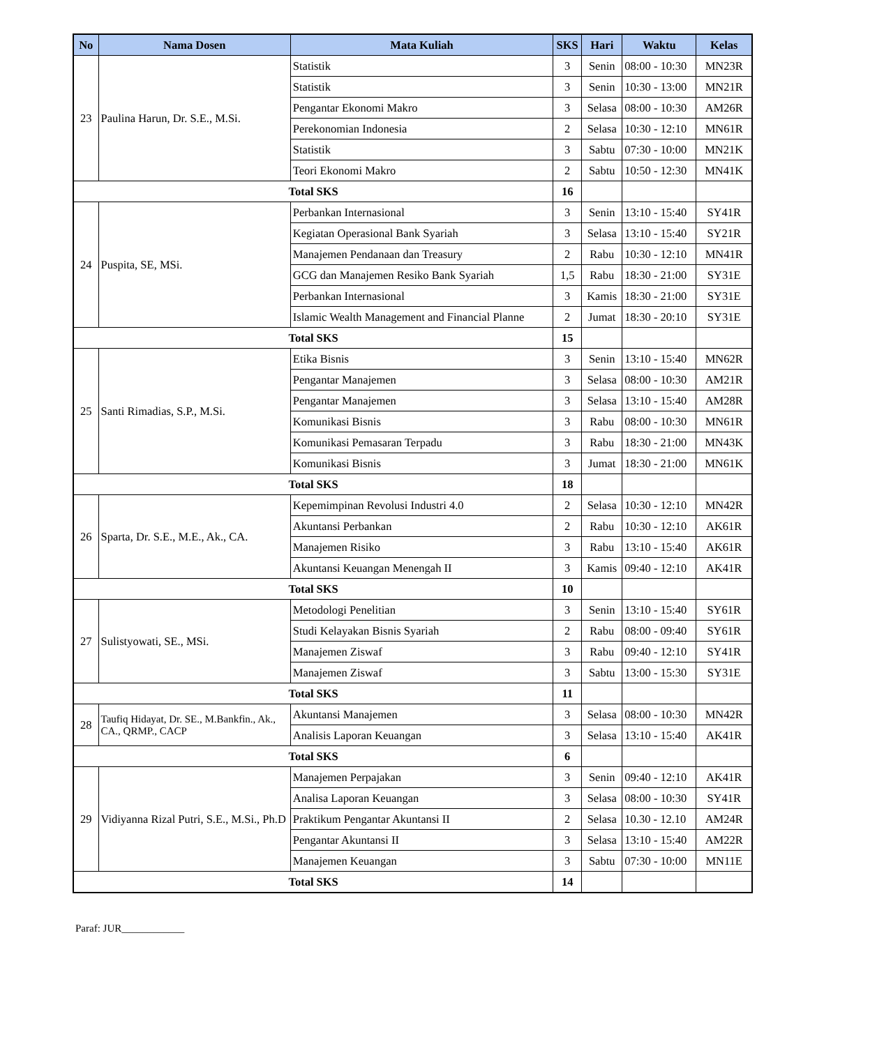| No | Nama Dosen | Mata Kuliah | SKS | Hari | Waktu | Kelas |
| --- | --- | --- | --- | --- | --- | --- |
| 23 | Paulina Harun, Dr. S.E., M.Si. | Statistik | 3 | Senin | 08:00 - 10:30 | MN23R |
| | | Statistik | 3 | Senin | 10:30 - 13:00 | MN21R |
| | | Pengantar Ekonomi Makro | 3 | Selasa | 08:00 - 10:30 | AM26R |
| | | Perekonomian Indonesia | 2 | Selasa | 10:30 - 12:10 | MN61R |
| | | Statistik | 3 | Sabtu | 07:30 - 10:00 | MN21K |
| | | Teori Ekonomi Makro | 2 | Sabtu | 10:50 - 12:30 | MN41K |
| Total SKS | | | 16 | | | |
| 24 | Puspita, SE, MSi. | Perbankan Internasional | 3 | Senin | 13:10 - 15:40 | SY41R |
| | | Kegiatan Operasional Bank Syariah | 3 | Selasa | 13:10 - 15:40 | SY21R |
| | | Manajemen Pendanaan dan Treasury | 2 | Rabu | 10:30 - 12:10 | MN41R |
| | | GCG dan Manajemen Resiko Bank Syariah | 1,5 | Rabu | 18:30 - 21:00 | SY31E |
| | | Perbankan Internasional | 3 | Kamis | 18:30 - 21:00 | SY31E |
| | | Islamic Wealth Management and Financial Planne | 2 | Jumat | 18:30 - 20:10 | SY31E |
| Total SKS | | | 15 | | | |
| 25 | Santi Rimadias, S.P., M.Si. | Etika Bisnis | 3 | Senin | 13:10 - 15:40 | MN62R |
| | | Pengantar Manajemen | 3 | Selasa | 08:00 - 10:30 | AM21R |
| | | Pengantar Manajemen | 3 | Selasa | 13:10 - 15:40 | AM28R |
| | | Komunikasi Bisnis | 3 | Rabu | 08:00 - 10:30 | MN61R |
| | | Komunikasi Pemasaran Terpadu | 3 | Rabu | 18:30 - 21:00 | MN43K |
| | | Komunikasi Bisnis | 3 | Jumat | 18:30 - 21:00 | MN61K |
| Total SKS | | | 18 | | | |
| 26 | Sparta, Dr. S.E., M.E., Ak., CA. | Kepemimpinan Revolusi Industri 4.0 | 2 | Selasa | 10:30 - 12:10 | MN42R |
| | | Akuntansi Perbankan | 2 | Rabu | 10:30 - 12:10 | AK61R |
| | | Manajemen Risiko | 3 | Rabu | 13:10 - 15:40 | AK61R |
| | | Akuntansi Keuangan Menengah II | 3 | Kamis | 09:40 - 12:10 | AK41R |
| Total SKS | | | 10 | | | |
| 27 | Sulistyowati, SE., MSi. | Metodologi Penelitian | 3 | Senin | 13:10 - 15:40 | SY61R |
| | | Studi Kelayakan Bisnis Syariah | 2 | Rabu | 08:00 - 09:40 | SY61R |
| | | Manajemen Ziswaf | 3 | Rabu | 09:40 - 12:10 | SY41R |
| | | Manajemen Ziswaf | 3 | Sabtu | 13:00 - 15:30 | SY31E |
| Total SKS | | | 11 | | | |
| 28 | Taufiq Hidayat, Dr. SE., M.Bankfin., Ak., CA., QRMP., CACP | Akuntansi Manajemen | 3 | Selasa | 08:00 - 10:30 | MN42R |
| | | Analisis Laporan Keuangan | 3 | Selasa | 13:10 - 15:40 | AK41R |
| Total SKS | | | 6 | | | |
| 29 | Vidiyanna Rizal Putri, S.E., M.Si., Ph.D | Manajemen Perpajakan | 3 | Senin | 09:40 - 12:10 | AK41R |
| | | Analisa Laporan Keuangan | 3 | Selasa | 08:00 - 10:30 | SY41R |
| | | Praktikum Pengantar Akuntansi II | 2 | Selasa | 10.30 - 12.10 | AM24R |
| | | Pengantar Akuntansi II | 3 | Selasa | 13:10 - 15:40 | AM22R |
| | | Manajemen Keuangan | 3 | Sabtu | 07:30 - 10:00 | MN11E |
| Total SKS | | | 14 | | | |
Paraf: JUR____________